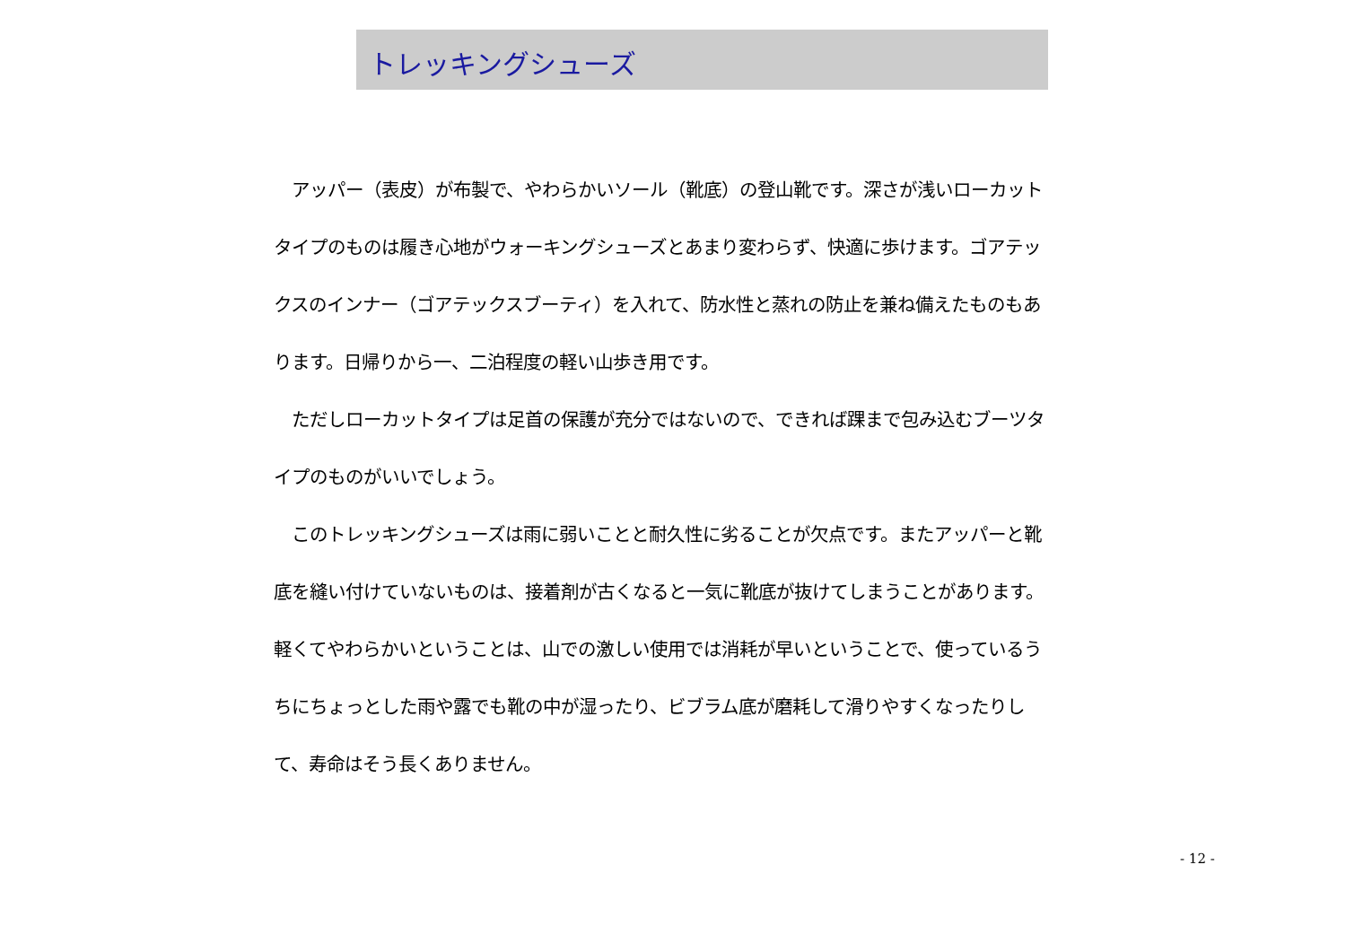トレッキングシューズ
　アッパー（表皮）が布製で、やわらかいソール（靴底）の登山靴です。深さが浅いローカットタイプのものは履き心地がウォーキングシューズとあまり変わらず、快適に歩けます。ゴアテックスのインナー（ゴアテックスブーティ）を入れて、防水性と蒸れの防止を兼ね備えたものもあります。日帰りから一、二泊程度の軽い山歩き用です。
　ただしローカットタイプは足首の保護が充分ではないので、できれば踝まで包み込むブーツタイプのものがいいでしょう。
　このトレッキングシューズは雨に弱いことと耐久性に劣ることが欠点です。またアッパーと靴底を縫い付けていないものは、接着剤が古くなると一気に靴底が抜けてしまうことがあります。軽くてやわらかいということは、山での激しい使用では消耗が早いということで、使っているうちにちょっとした雨や露でも靴の中が湿ったり、ビブラム底が磨耗して滑りやすくなったりして、寿命はそう長くありません。
- 12 -